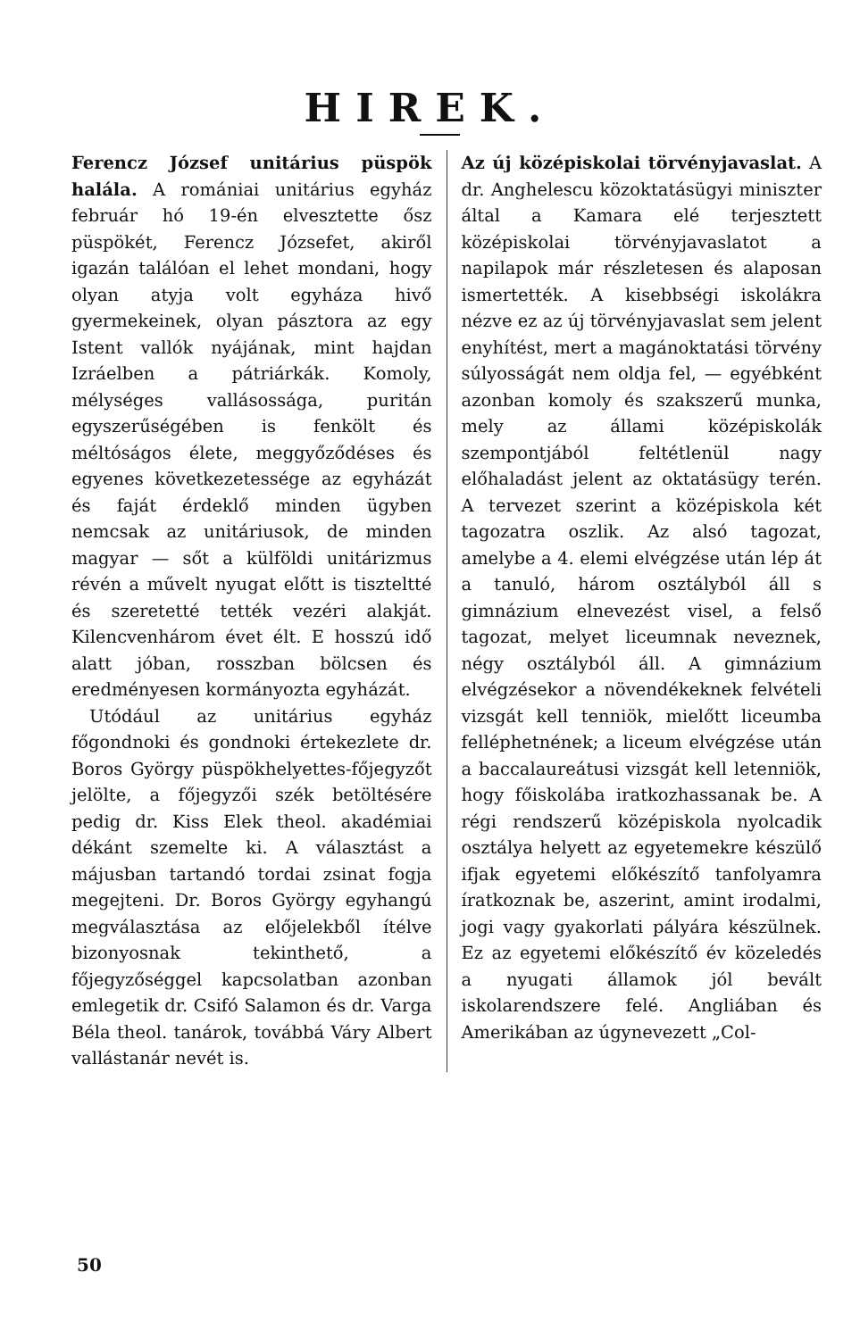HIREK.
Ferencz József unitárius püspök halála. A romániai unitárius egyház február hó 19-én elvesztette ősz püspökét, Ferencz Józsefet, akiről igazán találóan el lehet mondani, hogy olyan atyja volt egyháza hivő gyermekeinek, olyan pásztora az egy Istent vallók nyájának, mint hajdan Izráelben a pátriárkák. Komoly, mélységes vallásossága, puritán egyszerűségében is fenkölt és méltóságos élete, meggyőződéses és egyenes következetessége az egyházát és faját érdeklő minden ügyben nemcsak az unitáriusok, de minden magyar — sőt a külföldi unitárizmus révén a művelt nyugat előtt is tiszteltté és szeretetté tették vezéri alakját. Kilencvenhárom évet élt. E hosszú idő alatt jóban, rosszban bölcsen és eredményesen kormányozta egyházát.
Utódául az unitárius egyház főgondnoki és gondnoki értekezlete dr. Boros György püspökhelyettes-főjegyzőt jelölte, a főjegyzői szék betöltésére pedig dr. Kiss Elek theol. akadémiai dékánt szemelte ki. A választást a májusban tartandó tordai zsinat fogja megejteni. Dr. Boros György egyhangú megválasztása az előjelekből ítélve bizonyosnak tekinthető, a főjegyzőséggel kapcsolatban azonban emlegetik dr. Csifó Salamon és dr. Varga Béla theol. tanárok, továbbá Váry Albert vallástanár nevét is.
Az új középiskolai törvényjavaslat. A dr. Anghelescu közoktatásügyi miniszter által a Kamara elé terjesztett középiskolai törvényjavaslatot a napilapok már részletesen és alaposan ismertették. A kisebbségi iskolákra nézve ez az új törvényjavaslat sem jelent enyhítést, mert a magánoktatási törvény súlyosságát nem oldja fel, — egyébként azonban komoly és szakszerű munka, mely az állami középiskolák szempontjából feltétlenül nagy előhaladást jelent az oktatásügy terén. A tervezet szerint a középiskola két tagozatra oszlik. Az alsó tagozat, amelybe a 4. elemi elvégzése után lép át a tanuló, három osztályból áll s gimnázium elnevezést visel, a felső tagozat, melyet liceumnak neveznek, négy osztályból áll. A gimnázium elvégzésekor a növendékeknek felvételi vizsgát kell tenniök, mielőtt liceumba felléphetnének; a liceum elvégzése után a baccalaureátusi vizsgát kell letenniök, hogy főiskolába iratkozhassanak be. A régi rendszerű középiskola nyolcadik osztálya helyett az egyetemekre készülő ifjak egyetemi előkészítő tanfolyamra íratkoznak be, aszerint, amint irodalmi, jogi vagy gyakorlati pályára készülnek. Ez az egyetemi előkészítő év közeledés a nyugati államok jól bevált iskolarendszere felé. Angliában és Amerikában az úgynevezett „Col-
50